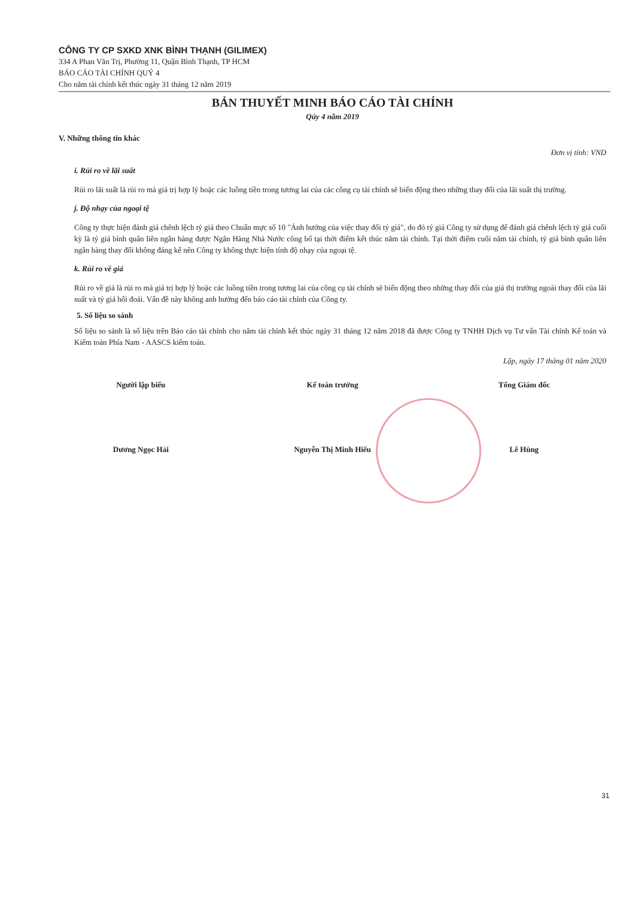CÔNG TY CP SXKD XNK BÌNH THẠNH (GILIMEX)
334 A Phan Văn Trị, Phường 11, Quận Bình Thạnh, TP HCM
BÁO CÁO TÀI CHÍNH QUÝ 4
Cho năm tài chính kết thúc ngày 31 tháng 12 năm 2019
BẢN THUYẾT MINH BÁO CÁO TÀI CHÍNH
Qúy 4 năm 2019
V. Những thông tin khác
Đơn vị tính: VND
i. Rủi ro về lãi suất
Rủi ro lãi suất là rủi ro mà giá trị hợp lý hoặc các luồng tiền trong tương lai của các công cụ tài chính sẽ biến động theo những thay đổi của lãi suất thị trường.
j. Độ nhạy của ngoại tệ
Công ty thực hiện đánh giá chênh lệch tỷ giá theo Chuẩn mực số 10 "Ảnh hưởng của việc thay đổi tỷ giá", do đó tỷ giá Công ty sử dụng để đánh giá chênh lệch tỷ giá cuối kỳ là tỷ giá bình quân liên ngân hàng được Ngân Hàng Nhà Nước công bố tại thời điểm kết thúc năm tài chính. Tại thời điểm cuối năm tài chính, tỷ giá bình quân liên ngân hàng thay đổi không đáng kể nên Công ty không thực hiện tính độ nhạy của ngoại tệ.
k. Rủi ro về giá
Rủi ro về giá là rủi ro mà giá trị hợp lý hoặc các luồng tiền trong tương lai của công cụ tài chính sẽ biến động theo những thay đổi của giá thị trường ngoài thay đổi của lãi suất và tỷ giá hối đoái. Vấn đề này không anh hưởng đến báo cáo tài chính của Công ty.
5. Số liệu so sánh
Số liệu so sánh là số liệu trên Báo cáo tài chính cho năm tài chính kết thúc ngày 31 tháng 12 năm 2018 đã được Công ty TNHH Dịch vụ Tư vấn Tài chính Kế toán và Kiểm toán Phía Nam - AASCS kiểm toán.
Lập, ngày 17 tháng 01 năm 2020
Người lập biểu Kế toán trưởng Tổng Giám đốc
Dương Ngọc Hải Nguyễn Thị Minh Hiếu Lê Hùng
31